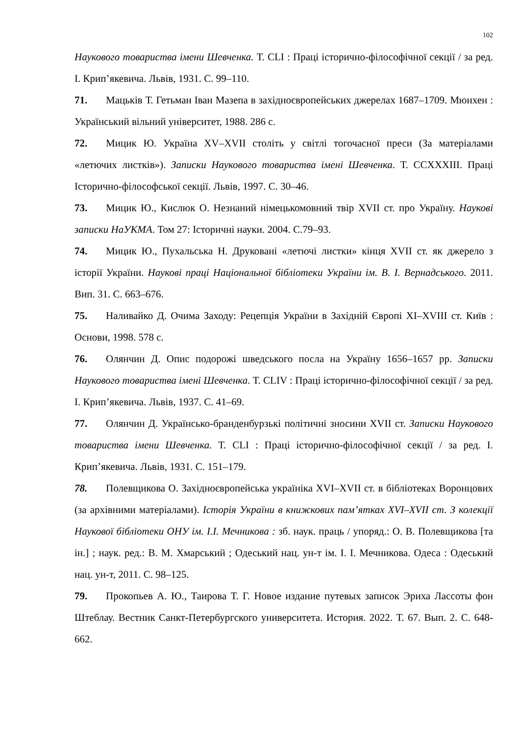102
Наукового товариства імени Шевченка. Т. CLI : Праці історично-філософічної секції / за ред. І. Крип’якевича. Львів, 1931. С. 99–110.
71. Мацьків Т. Гетьман Іван Мазепа в західноєвропейських джерелах 1687–1709. Мюнхен : Український вільний університет, 1988. 286 с.
72. Мицик Ю. Україна XV–XVII століть у світлі тогочасної преси (За матеріалами «летючих листків»). Записки Наукового товариства імені Шевченка. Т. CCXXXIII. Праці Історично-філософської секції. Львів, 1997. С. 30–46.
73. Мицик Ю., Кислюк О. Незнаний німецькомовний твір XVII ст. про Україну. Наукові записки НаУКМА. Том 27: Історичні науки. 2004. С.79–93.
74. Мицик Ю., Пухальська Н. Друковані «летючі листки» кінця XVII ст. як джерело з історії України. Наукові праці Національної бібліотеки України ім. В. І. Вернадського. 2011. Вип. 31. С. 663–676.
75. Наливайко Д. Очима Заходу: Рецепція України в Західній Європі XI–XVIII ст. Київ : Основи, 1998. 578 с.
76. Олянчин Д. Опис подорожі шведського посла на Україну 1656–1657 рр. Записки Наукового товариства імені Шевченка. Т. CLIV : Праці історично-філософічної секції / за ред. І. Крип’якевича. Львів, 1937. С. 41–69.
77. Олянчин Д. Українсько-бранденбурзькі політичні зносини XVII ст. Записки Наукового товариства імени Шевченка. Т. CLI : Праці історично-філософічної секції / за ред. І. Крип’якевича. Львів, 1931. С. 151–179.
78. Полевщикова О. Західноєвропейська україніка XVI–XVII ст. в бібліотеках Воронцових (за архівними матеріалами). Історія України в книжкових пам’ятках XVI–XVII ст. З колекції Наукової бібліотеки ОНУ ім. І.І. Мечникова : зб. наук. праць / упоряд.: О. В. Полевщикова [та ін.] ; наук. ред.: В. М. Хмарський ; Одеський нац. ун-т ім. І. І. Мечникова. Одеса : Одеський нац. ун-т, 2011. С. 98–125.
79. Прокопьев А. Ю., Таирова Т. Г. Новое издание путевых записок Эриха Лассоты фон Штеблау. Вестник Санкт-Петербургского университета. История. 2022. Т. 67. Вып. 2. С. 648-662.